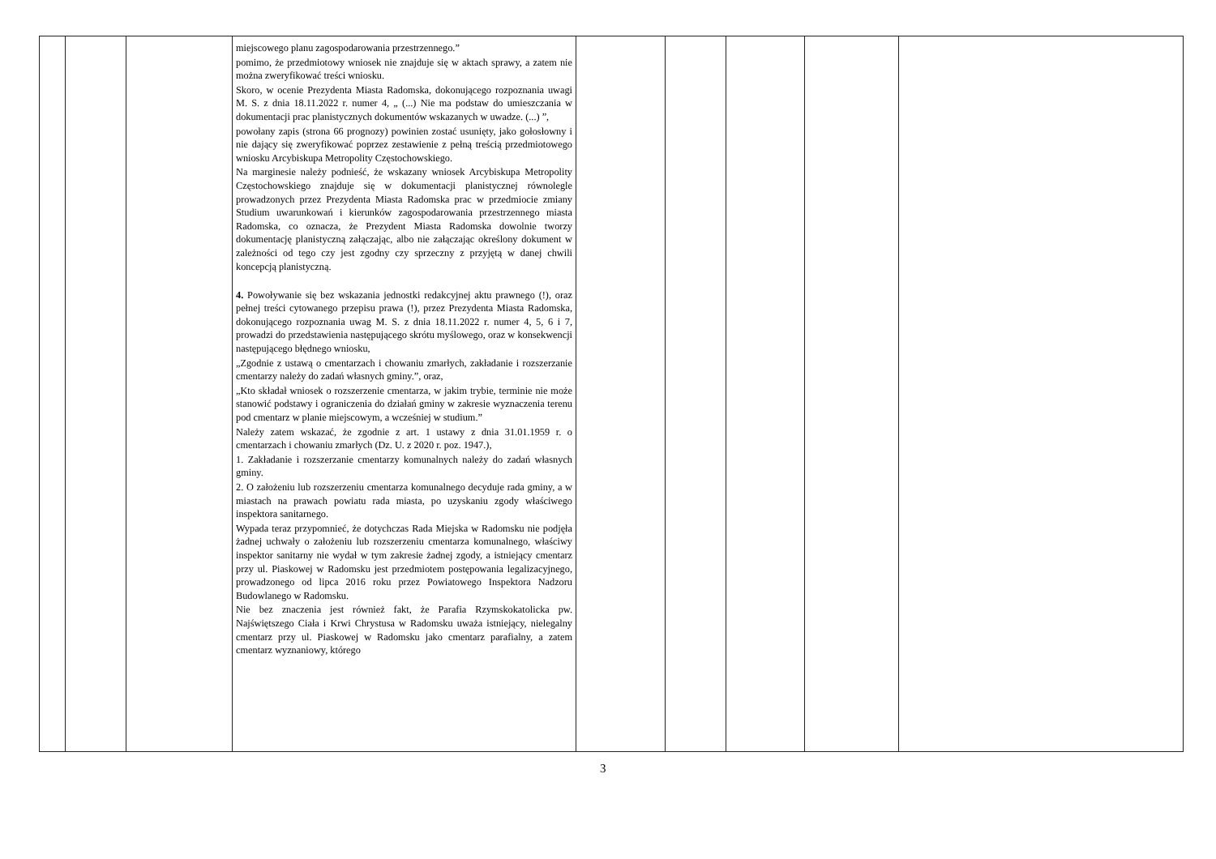| | | | miejscowego planu zagospodarowania przestrzennego.” pomimo, że przedmiotowy wniosek nie znajduje się w aktach sprawy, a zatem nie można zweryfikować treści wniosku. Skoro, w ocenie Prezydenta Miasta Radomska, dokonującego rozpoznania uwagi M. S. z dnia 18.11.2022 r. numer 4, „ (...) Nie ma podstaw do umieszczania w dokumentacji prac planistycznych dokumentów wskazanych w uwadze. (...) ”, powołany zapis (strona 66 prognozy) powinien zostać usunięty, jako gołosłowny i nie dający się zweryfikować poprzez zestawienie z pełną treścią przedmiotowego wniosku Arcybiskupa Metropolity Częstochowskiego. Na marginesie należy podnieść, że wskazany wniosek Arcybiskupa Metropolity Częstochowskiego znajduje się w dokumentacji planistycznej równolegle prowadzonych przez Prezydenta Miasta Radomska prac w przedmiocie zmiany Studium uwarunkowań i kierunków zagospodarowania przestrzennego miasta Radomska, co oznacza, że Prezydent Miasta Radomska dowolnie tworzy dokumentację planistyczną załączając, albo nie załączając określony dokument w zależności od tego czy jest zgodny czy sprzeczny z przyjętą w danej chwili koncepcją planistyczną. 4. Powoływanie się bez wskazania jednostki redakcyjnej aktu prawnego (!), oraz pełnej treści cytowanego przepisu prawa (!), przez Prezydenta Miasta Radomska, dokonującego rozpoznania uwag M. S. z dnia 18.11.2022 r. numer 4, 5, 6 i 7, prowadzi do przedstawienia następującego skrótu myślowego, oraz w konsekwencji następującego błędnego wniosku, „Zgodnie z ustawą o cmentarzach i chowaniu zmarłych, zakładanie i rozszerzanie cmentarzy należy do zadań własnych gminy.”, oraz, „Kto składał wniosek o rozszerzenie cmentarza, w jakim trybie, terminie nie może stanowić podstawy i ograniczenia do działań gminy w zakresie wyznaczenia terenu pod cmentarz w planie miejscowym, a wcześniej w studium.” Należy zatem wskazać, że zgodnie z art. 1 ustawy z dnia 31.01.1959 r. o cmentarzach i chowaniu zmarłych (Dz. U. z 2020 r. poz. 1947.), 1. Zakładanie i rozszerzanie cmentarzy komunalnych należy do zadań własnych gminy. 2. O założeniu lub rozszerzeniu cmentarza komunalnego decyduje rada gminy, a w miastach na prawach powiatu rada miasta, po uzyskaniu zgody właściwego inspektora sanitarnego. Wypada teraz przypomnieć, że dotychczas Rada Miejska w Radomsku nie podjęła żadnej uchwały o założeniu lub rozszerzeniu cmentarza komunalnego, właściwy inspektor sanitarny nie wydał w tym zakresie żadnej zgody, a istniejący cmentarz przy ul. Piaskowej w Radomsku jest przedmiotem postępowania legalizacyjnego, prowadzonego od lipca 2016 roku przez Powiatowego Inspektora Nadzoru Budowlanego w Radomsku. Nie bez znaczenia jest również fakt, że Parafia Rzymskokatolicka pw. Najświętszego Ciała i Krwi Chrystusa w Radomsku uważa istniejący, nielegalny cmentarz przy ul. Piaskowej w Radomsku jako cmentarz parafialny, a zatem cmentarz wyznaniowy, którego | | | | | |
3